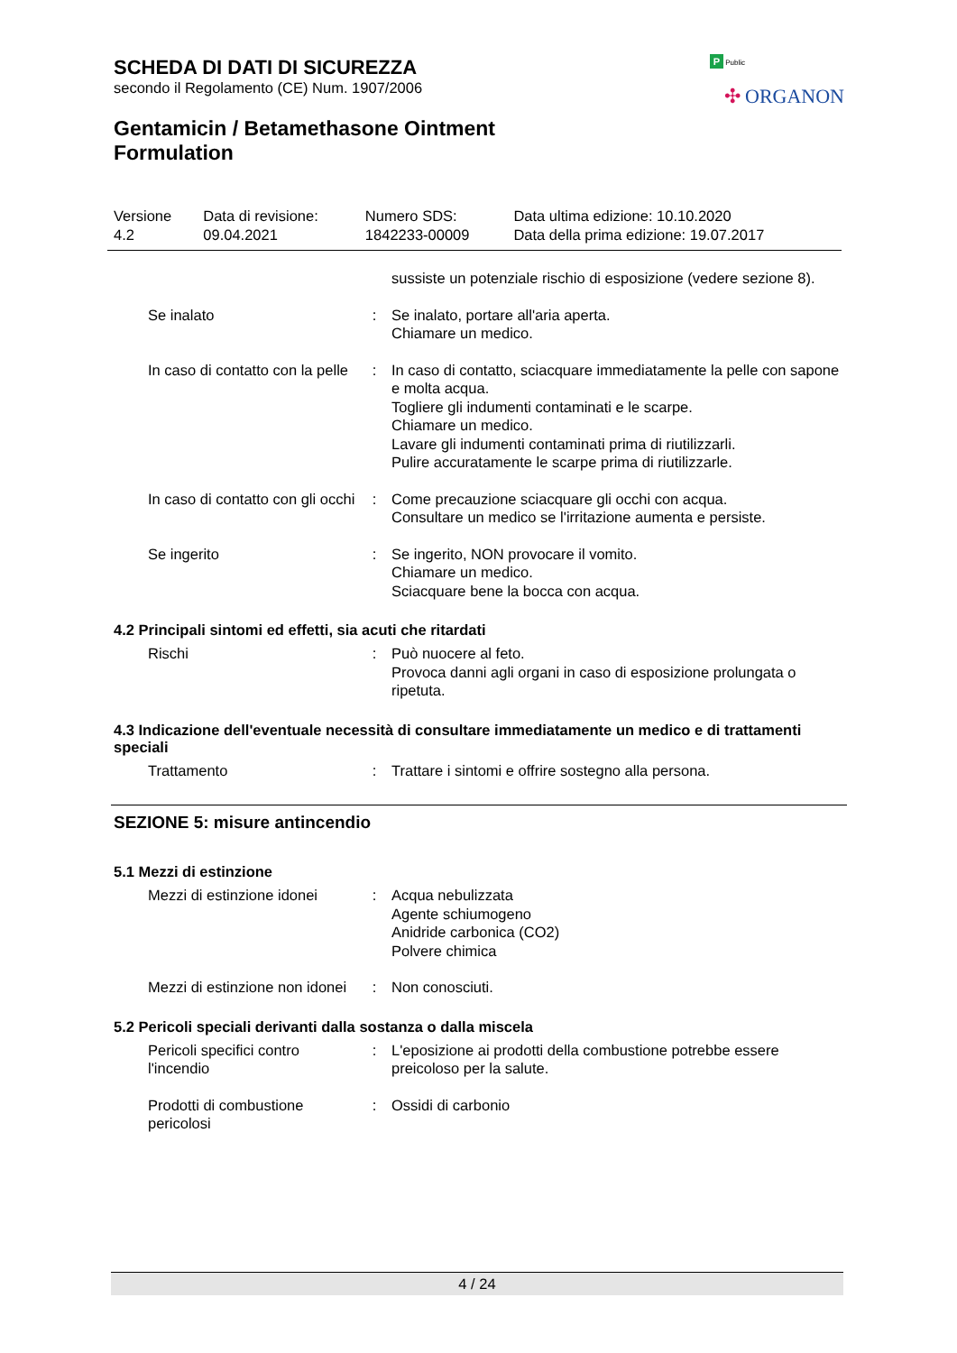P Public
✣ ORGANON
SCHEDA DI DATI DI SICUREZZA
secondo il Regolamento (CE) Num. 1907/2006
Gentamicin / Betamethasone Ointment Formulation
| Versione 4.2 | Data di revisione: 09.04.2021 | Numero SDS: 1842233-00009 | Data ultima edizione: 10.10.2020 Data della prima edizione: 19.07.2017 |
| | | sussiste un potenziale rischio di esposizione (vedere sezione 8). |
| Se inalato | : | Se inalato, portare all'aria aperta. Chiamare un medico. |
| In caso di contatto con la pelle | : | In caso di contatto, sciacquare immediatamente la pelle con sapone e molta acqua. Togliere gli indumenti contaminati e le scarpe. Chiamare un medico. Lavare gli indumenti contaminati prima di riutilizzarli. Pulire accuratamente le scarpe prima di riutilizzarle. |
| In caso di contatto con gli occhi | : | Come precauzione sciacquare gli occhi con acqua. Consultare un medico se l'irritazione aumenta e persiste. |
| Se ingerito | : | Se ingerito, NON provocare il vomito. Chiamare un medico. Sciacquare bene la bocca con acqua. |
4.2 Principali sintomi ed effetti, sia acuti che ritardati
| Rischi | : | Può nuocere al feto. Provoca danni agli organi in caso di esposizione prolungata o ripetuta. |
4.3 Indicazione dell'eventuale necessità di consultare immediatamente un medico e di trattamenti speciali
| Trattamento | : | Trattare i sintomi e offrire sostegno alla persona. |
SEZIONE 5: misure antincendio
5.1 Mezzi di estinzione
| Mezzi di estinzione idonei | : | Acqua nebulizzata Agente schiumogeno Anidride carbonica (CO2) Polvere chimica |
| Mezzi di estinzione non idonei | : | Non conosciuti. |
5.2 Pericoli speciali derivanti dalla sostanza o dalla miscela
| Pericoli specifici contro l'incendio | : | L'eposizione ai prodotti della combustione potrebbe essere preicoloso per la salute. |
| Prodotti di combustione pericolosi | : | Ossidi di carbonio |
4 / 24